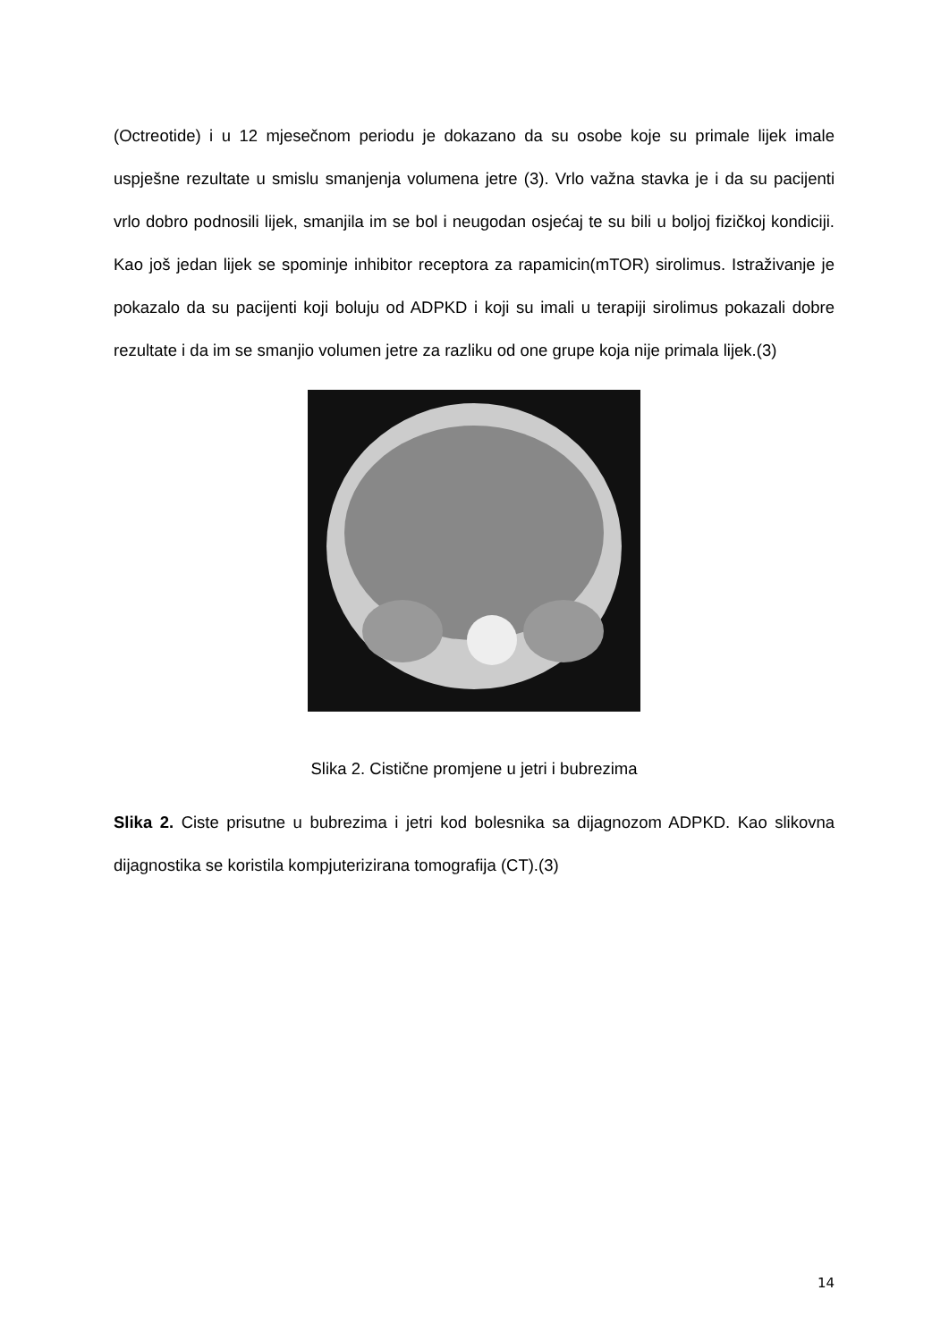(Octreotide) i u 12 mjesečnom periodu je dokazano da su osobe koje su primale lijek imale uspješne rezultate u smislu smanjenja volumena jetre (3). Vrlo važna stavka je i da su pacijenti vrlo dobro podnosili lijek, smanjila im se bol i neugodan osjećaj te su bili u boljoj fizičkoj kondiciji. Kao još jedan lijek se spominje inhibitor receptora za rapamicin(mTOR) sirolimus. Istraživanje je pokazalo da su pacijenti koji boluju od ADPKD i koji su imali u terapiji sirolimus pokazali dobre rezultate i da im se smanjio volumen jetre za razliku od one grupe koja nije primala lijek.(3)
Slika 2. Cistične promjene u jetri i bubrezima
Slika 2. Ciste prisutne u bubrezima i jetri kod bolesnika sa dijagnozom ADPKD. Kao slikovna dijagnostika se koristila kompjuterizirana tomografija (CT).(3)
14